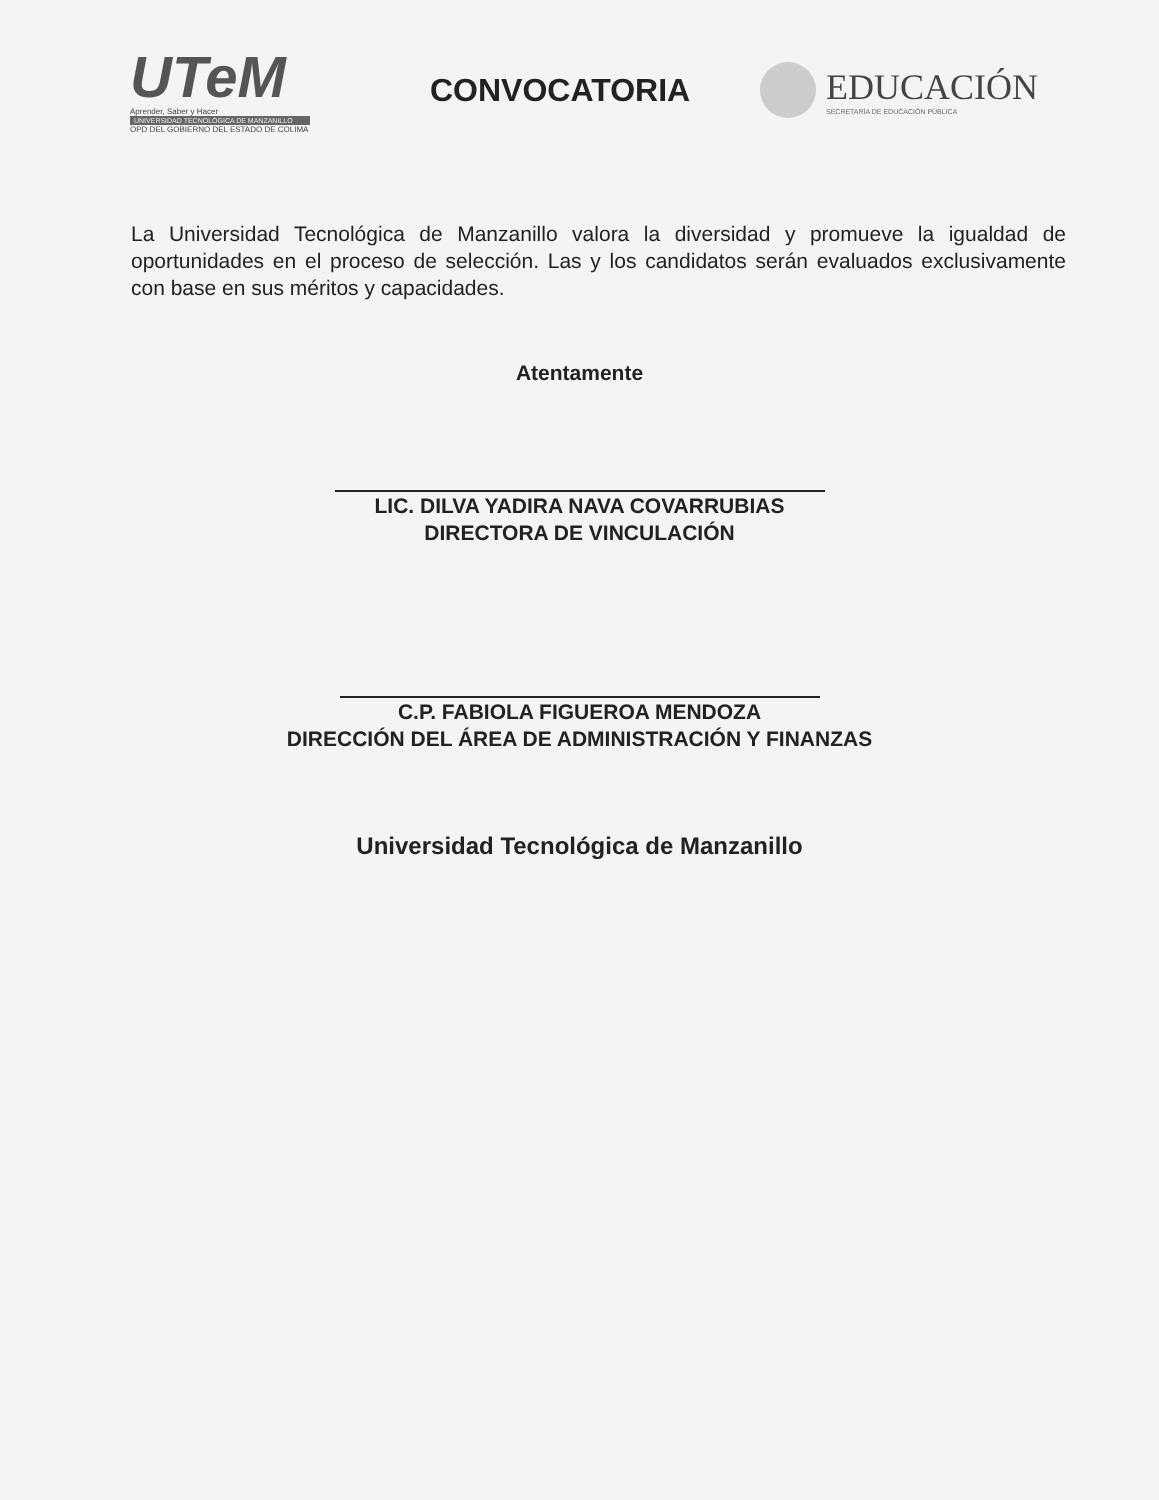UTeM
Aprender, Saber y Hacer
UNIVERSIDAD TECNOLÓGICA DE MANZANILLO
OPD DEL GOBIERNO DEL ESTADO DE COLIMA
CONVOCATORIA
EDUCACIÓN
SECRETARÍA DE EDUCACIÓN PÚBLICA
La Universidad Tecnológica de Manzanillo valora la diversidad y promueve la igualdad de oportunidades en el proceso de selección. Las y los candidatos serán evaluados exclusivamente con base en sus méritos y capacidades.
Atentamente
LIC. DILVA YADIRA NAVA COVARRUBIAS
DIRECTORA DE VINCULACIÓN
C.P. FABIOLA FIGUEROA MENDOZA
DIRECCIÓN DEL ÁREA DE ADMINISTRACIÓN Y FINANZAS
Universidad Tecnológica de Manzanillo